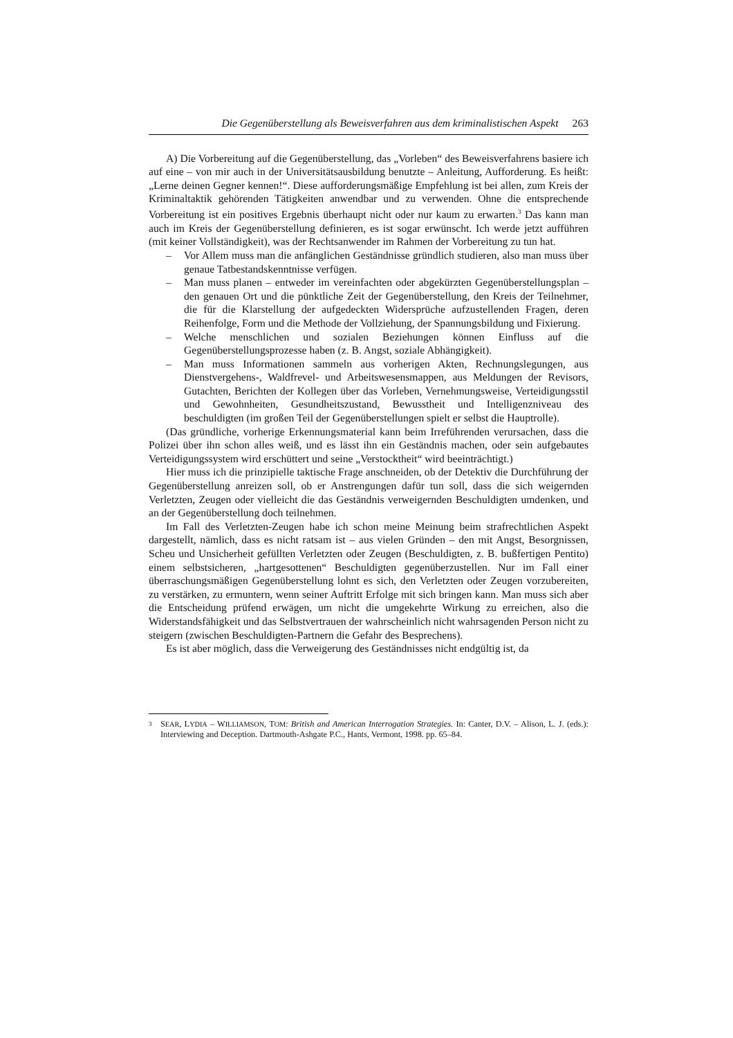Die Gegenüberstellung als Beweisverfahren aus dem kriminalistischen Aspekt 263
A) Die Vorbereitung auf die Gegenüberstellung, das „Vorleben“ des Beweisverfahrens basiere ich auf eine – von mir auch in der Universitätsausbildung benutzte – Anleitung, Aufforderung. Es heißt: „Lerne deinen Gegner kennen!“. Diese aufforderungsmäßige Empfehlung ist bei allen, zum Kreis der Kriminaltaktik gehörenden Tätigkeiten anwendbar und zu verwenden. Ohne die entsprechende Vorbereitung ist ein positives Ergebnis überhaupt nicht oder nur kaum zu erwarten.<sup>3</sup> Das kann man auch im Kreis der Gegenüberstellung definieren, es ist sogar erwünscht. Ich werde jetzt aufführen (mit keiner Vollständigkeit), was der Rechtsanwender im Rahmen der Vorbereitung zu tun hat.
– Vor Allem muss man die anfänglichen Geständnisse gründlich studieren, also man muss über genaue Tatbestandskenntnisse verfügen.
– Man muss planen – entweder im vereinfachten oder abgekürzten Gegenüberstellungsplan – den genauen Ort und die pünktliche Zeit der Gegenüberstellung, den Kreis der Teilnehmer, die für die Klarstellung der aufgedeckten Widersprüche aufzustellenden Fragen, deren Reihenfolge, Form und die Methode der Vollziehung, der Spannungsbildung und Fixierung.
– Welche menschlichen und sozialen Beziehungen können Einfluss auf die Gegenüberstellungsprozesse haben (z. B. Angst, soziale Abhängigkeit).
– Man muss Informationen sammeln aus vorherigen Akten, Rechnungslegungen, aus Dienstvergehens-, Waldfrevel- und Arbeitswesensmappen, aus Meldungen der Revisors, Gutachten, Berichten der Kollegen über das Vorleben, Vernehmungsweise, Verteidigungsstil und Gewohnheiten, Gesundheitszustand, Bewusstheit und Intelligenzniveau des beschuldigten (im großen Teil der Gegenüberstellungen spielt er selbst die Hauptrolle).
(Das gründliche, vorherige Erkennungsmaterial kann beim Irreführenden verursachen, dass die Polizei über ihn schon alles weiß, und es lässt ihn ein Geständnis machen, oder sein aufgebautes Verteidigungssystem wird erschüttert und seine „Verstocktheit“ wird beeinträchtigt.)
Hier muss ich die prinzipielle taktische Frage anschneiden, ob der Detektiv die Durchführung der Gegenüberstellung anreizen soll, ob er Anstrengungen dafür tun soll, dass die sich weigernden Verletzten, Zeugen oder vielleicht die das Geständnis verweigernden Beschuldigten umdenken, und an der Gegenüberstellung doch teilnehmen.
Im Fall des Verletzten-Zeugen habe ich schon meine Meinung beim strafrechtlichen Aspekt dargestellt, nämlich, dass es nicht ratsam ist – aus vielen Gründen – den mit Angst, Besorgnissen, Scheu und Unsicherheit gefüllten Verletzten oder Zeugen (Beschuldigten, z. B. bußfertigen Pentito) einem selbstsicheren, „hartgesottenen“ Beschuldigten gegenüberzustellen. Nur im Fall einer überraschungsmäßigen Gegenüberstellung lohnt es sich, den Verletzten oder Zeugen vorzubereiten, zu verstärken, zu ermuntern, wenn seiner Auftritt Erfolge mit sich bringen kann. Man muss sich aber die Entscheidung prüfend erwägen, um nicht die umgekehrte Wirkung zu erreichen, also die Widerstandsfähigkeit und das Selbstvertrauen der wahrscheinlich nicht wahrsagenden Person nicht zu steigern (zwischen Beschuldigten-Partnern die Gefahr des Besprechens).
Es ist aber möglich, dass die Verweigerung des Geständnisses nicht endgültig ist, da
<sup>3</sup> SEAR, LYDIA – WILLIAMSON, TOM: British and American Interrogation Strategies. In: Canter, D.V. – Alison, L. J. (eds.): Interviewing and Deception. Dartmouth-Ashgate P.C., Hants, Vermont, 1998. pp. 65–84.